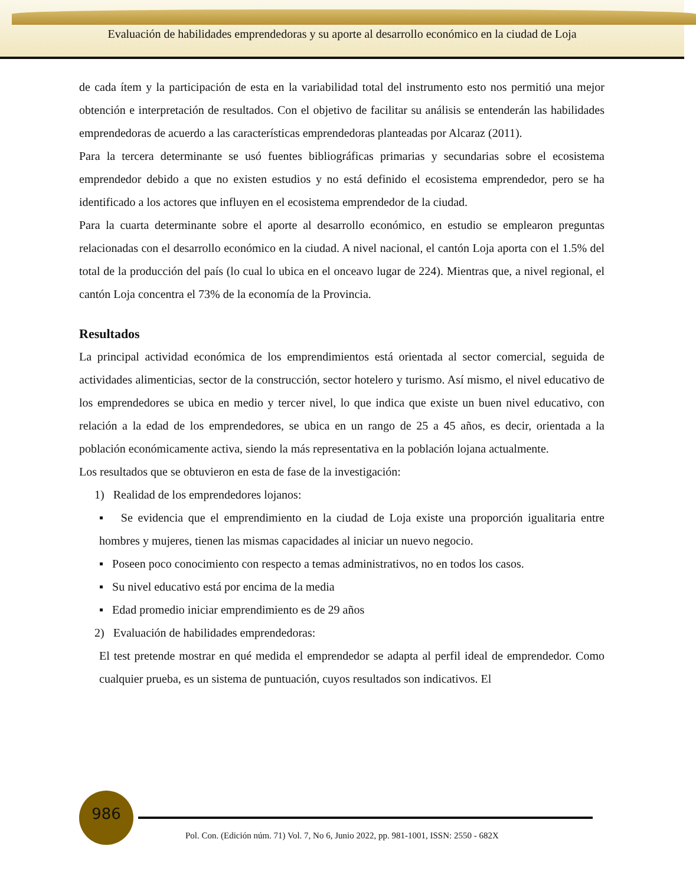Evaluación de habilidades emprendedoras y su aporte al desarrollo económico en la ciudad de Loja
de cada ítem y la participación de esta en la variabilidad total del instrumento esto nos permitió una mejor obtención e interpretación de resultados. Con el objetivo de facilitar su análisis se entenderán las habilidades emprendedoras de acuerdo a las características emprendedoras planteadas por Alcaraz (2011).
Para la tercera determinante se usó fuentes bibliográficas primarias y secundarias sobre el ecosistema emprendedor debido a que no existen estudios y no está definido el ecosistema emprendedor, pero se ha identificado a los actores que influyen en el ecosistema emprendedor de la ciudad.
Para la cuarta determinante sobre el aporte al desarrollo económico, en estudio se emplearon preguntas relacionadas con el desarrollo económico en la ciudad. A nivel nacional, el cantón Loja aporta con el 1.5% del total de la producción del país (lo cual lo ubica en el onceavo lugar de 224). Mientras que, a nivel regional, el cantón Loja concentra el 73% de la economía de la Provincia.
Resultados
La principal actividad económica de los emprendimientos está orientada al sector comercial, seguida de actividades alimenticias, sector de la construcción, sector hotelero y turismo. Así mismo, el nivel educativo de los emprendedores se ubica en medio y tercer nivel, lo que indica que existe un buen nivel educativo, con relación a la edad de los emprendedores, se ubica en un rango de 25 a 45 años, es decir, orientada a la población económicamente activa, siendo la más representativa en la población lojana actualmente.
Los resultados que se obtuvieron en esta de fase de la investigación:
1) Realidad de los emprendedores lojanos:
▪ Se evidencia que el emprendimiento en la ciudad de Loja existe una proporción igualitaria entre hombres y mujeres, tienen las mismas capacidades al iniciar un nuevo negocio.
▪ Poseen poco conocimiento con respecto a temas administrativos, no en todos los casos.
▪ Su nivel educativo está por encima de la media
▪ Edad promedio iniciar emprendimiento es de 29 años
2) Evaluación de habilidades emprendedoras:
El test pretende mostrar en qué medida el emprendedor se adapta al perfil ideal de emprendedor. Como cualquier prueba, es un sistema de puntuación, cuyos resultados son indicativos. El
986
Pol. Con. (Edición núm. 71) Vol. 7, No 6, Junio 2022, pp. 981-1001, ISSN: 2550 - 682X